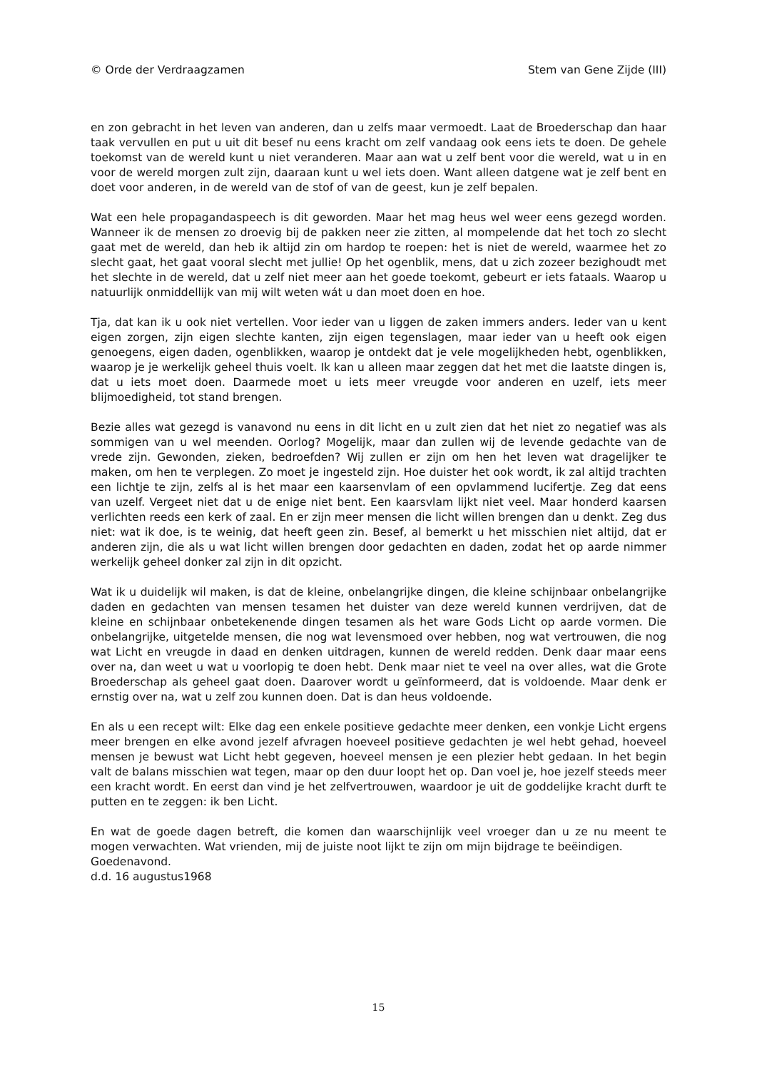© Orde der Verdraagzamen Stem van Gene Zijde (III)
en zon gebracht in het leven van anderen, dan u zelfs maar vermoedt. Laat de Broederschap dan haar taak vervullen en put u uit dit besef nu eens kracht om zelf vandaag ook eens iets te doen. De gehele toekomst van de wereld kunt u niet veranderen. Maar aan wat u zelf bent voor die wereld, wat u in en voor de wereld morgen zult zijn, daaraan kunt u wel iets doen. Want alleen datgene wat je zelf bent en doet voor anderen, in de wereld van de stof of van de geest, kun je zelf bepalen.
Wat een hele propagandaspeech is dit geworden. Maar het mag heus wel weer eens gezegd worden. Wanneer ik de mensen zo droevig bij de pakken neer zie zitten, al mompelende dat het toch zo slecht gaat met de wereld, dan heb ik altijd zin om hardop te roepen: het is niet de wereld, waarmee het zo slecht gaat, het gaat vooral slecht met jullie! Op het ogenblik, mens, dat u zich zozeer bezighoudt met het slechte in de wereld, dat u zelf niet meer aan het goede toekomt, gebeurt er iets fataals. Waarop u natuurlijk onmiddellijk van mij wilt weten wát u dan moet doen en hoe.
Tja, dat kan ik u ook niet vertellen. Voor ieder van u liggen de zaken immers anders. Ieder van u kent eigen zorgen, zijn eigen slechte kanten, zijn eigen tegenslagen, maar ieder van u heeft ook eigen genoegens, eigen daden, ogenblikken, waarop je ontdekt dat je vele mogelijkheden hebt, ogenblikken, waarop je je werkelijk geheel thuis voelt. Ik kan u alleen maar zeggen dat het met die laatste dingen is, dat u iets moet doen. Daarmede moet u iets meer vreugde voor anderen en uzelf, iets meer blijmoedigheid, tot stand brengen.
Bezie alles wat gezegd is vanavond nu eens in dit licht en u zult zien dat het niet zo negatief was als sommigen van u wel meenden. Oorlog? Mogelijk, maar dan zullen wij de levende gedachte van de vrede zijn. Gewonden, zieken, bedroefden? Wij zullen er zijn om hen het leven wat dragelijker te maken, om hen te verplegen. Zo moet je ingesteld zijn. Hoe duister het ook wordt, ik zal altijd trachten een lichtje te zijn, zelfs al is het maar een kaarsenvlam of een opvlammend lucifertje. Zeg dat eens van uzelf. Vergeet niet dat u de enige niet bent. Een kaarsvlam lijkt niet veel. Maar honderd kaarsen verlichten reeds een kerk of zaal. En er zijn meer mensen die licht willen brengen dan u denkt. Zeg dus niet: wat ik doe, is te weinig, dat heeft geen zin. Besef, al bemerkt u het misschien niet altijd, dat er anderen zijn, die als u wat licht willen brengen door gedachten en daden, zodat het op aarde nimmer werkelijk geheel donker zal zijn in dit opzicht.
Wat ik u duidelijk wil maken, is dat de kleine, onbelangrijke dingen, die kleine schijnbaar onbelangrijke daden en gedachten van mensen tesamen het duister van deze wereld kunnen verdrijven, dat de kleine en schijnbaar onbetekenende dingen tesamen als het ware Gods Licht op aarde vormen. Die onbelangrijke, uitgetelde mensen, die nog wat levensmoed over hebben, nog wat vertrouwen, die nog wat Licht en vreugde in daad en denken uitdragen, kunnen de wereld redden. Denk daar maar eens over na, dan weet u wat u voorlopig te doen hebt. Denk maar niet te veel na over alles, wat die Grote Broederschap als geheel gaat doen. Daarover wordt u geïnformeerd, dat is voldoende. Maar denk er ernstig over na, wat u zelf zou kunnen doen. Dat is dan heus voldoende.
En als u een recept wilt: Elke dag een enkele positieve gedachte meer denken, een vonkje Licht ergens meer brengen en elke avond jezelf afvragen hoeveel positieve gedachten je wel hebt gehad, hoeveel mensen je bewust wat Licht hebt gegeven, hoeveel mensen je een plezier hebt gedaan. In het begin valt de balans misschien wat tegen, maar op den duur loopt het op. Dan voel je, hoe jezelf steeds meer een kracht wordt. En eerst dan vind je het zelfvertrouwen, waardoor je uit de goddelijke kracht durft te putten en te zeggen: ik ben Licht.
En wat de goede dagen betreft, die komen dan waarschijnlijk veel vroeger dan u ze nu meent te mogen verwachten. Wat vrienden, mij de juiste noot lijkt te zijn om mijn bijdrage te beëindigen.
Goedenavond.
d.d. 16 augustus1968
15